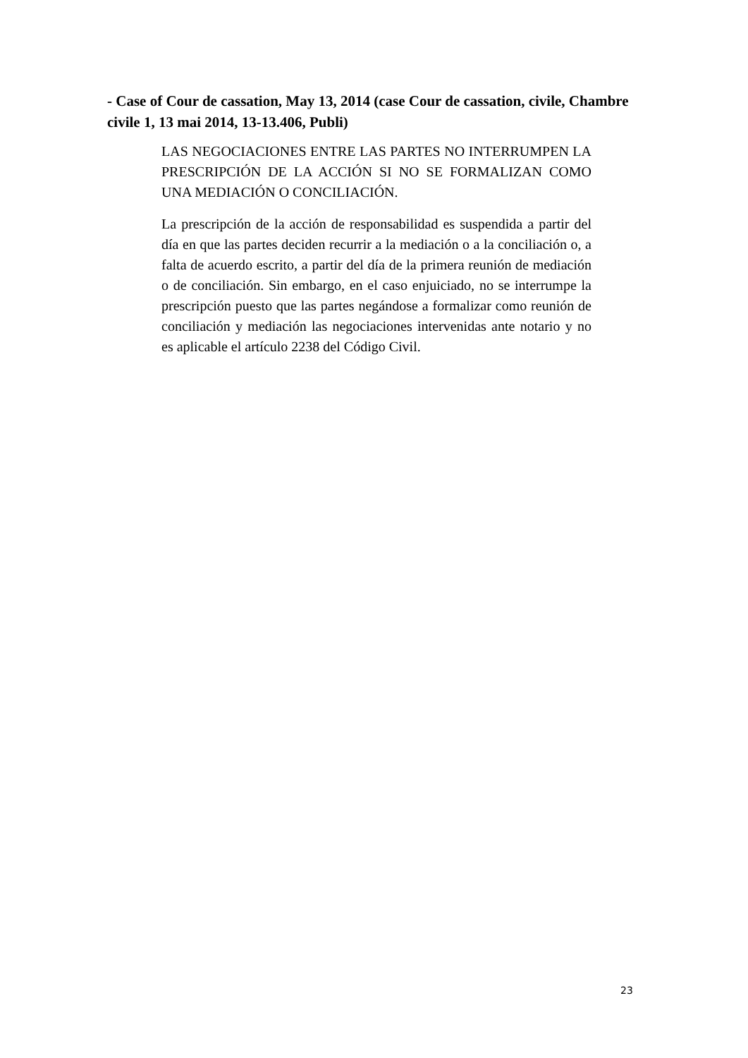- Case of Cour de cassation, May 13, 2014 (case Cour de cassation, civile, Chambre civile 1, 13 mai 2014, 13-13.406, Publi)
LAS NEGOCIACIONES ENTRE LAS PARTES NO INTERRUMPEN LA PRESCRIPCIÓN DE LA ACCIÓN SI NO SE FORMALIZAN COMO UNA MEDIACIÓN O CONCILIACIÓN.
La prescripción de la acción de responsabilidad es suspendida a partir del día en que las partes deciden recurrir a la mediación o a la conciliación o, a falta de acuerdo escrito, a partir del día de la primera reunión de mediación o de conciliación. Sin embargo, en el caso enjuiciado, no se interrumpe la prescripción puesto que las partes negándose a formalizar como reunión de conciliación y mediación las negociaciones intervenidas ante notario y no es aplicable el artículo 2238 del Código Civil.
23